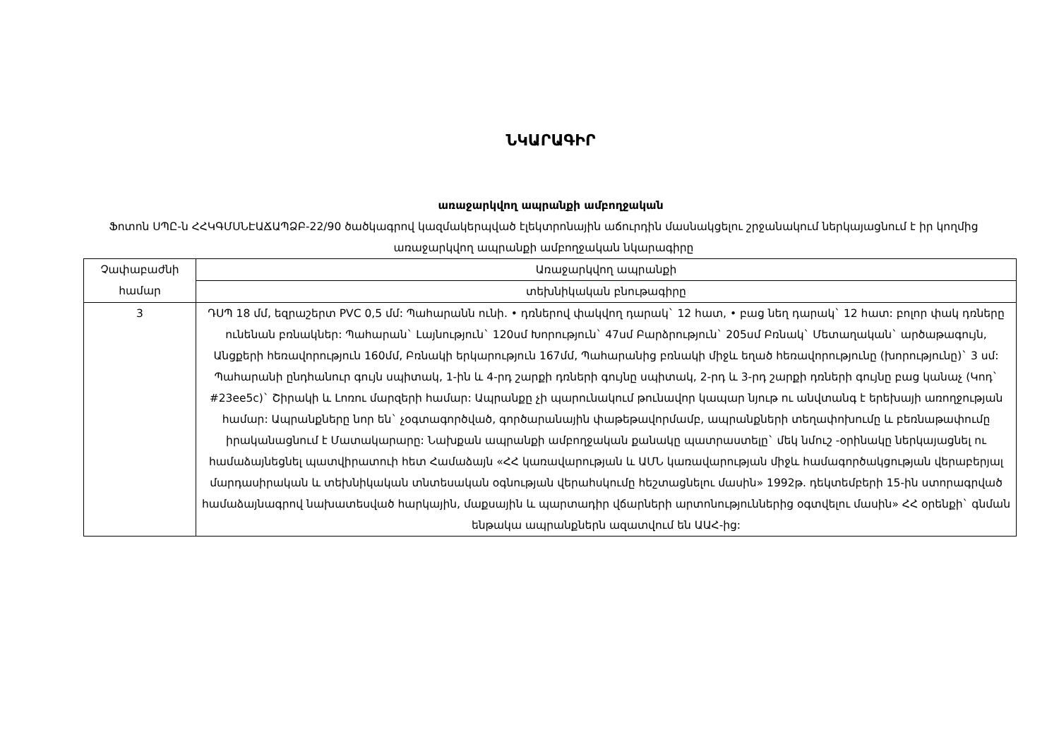ՆԿԱՐԱԳԻՐ
առաջարկվող ապրանքի ամբողջական
Ֆոտոն ՍՊԸ-ն ՀՀԿԳՄՍՆԷԱՃԱՊՁԲ-22/90 ծածկագրով կազմակերպված էլեկտրոնային աճուրդին մասնակցելու շրջանակում ներկայացնում է իր կողմից առաջարկվող ապրանքի ամբողջական նկարագիրը
| Չափաբաժնի համար | Առաջարկվող ապրանքի |
| | տեխնիկական բնութագիրը |
| 3 | ԴՍՊ 18 մմ, եզրաշերտ PVC 0,5 մմ: Պահարանն ունի. • դռներով փակվող դարակ` 12 հատ, • բաց նեղ դարակ` 12 հատ: բոլոր փակ դռները ունենան բռնակներ: Պահարան` Լայնություն` 120սմ Խորություն` 47սմ Բարձրություն` 205սմ Բռնակ` Մետաղական` արծաթագույն, Անցքերի հեռավորություն 160մմ, Բռնակի երկարություն 167մմ, Պահարանից բռնակի միջև եղած հեռավորությունը (խորությունը)` 3 սմ: Պահարանի ընդհանուր գույն սպիտակ, 1-ին և 4-րդ շարքի դռների գույնը սպիտակ, 2-րդ և 3-րդ շարքի դռների գույնը բաց կանաչ (Կոդ` #23ee5c)` Շիրակի և Լոռու մարզերի համար: Ապրանքը չի պարունակում թունավոր կապար նյութ ու անվտանգ է երեխայի առողջության համար: Ապրանքները նոր են` չօգտագործված, գործարանային փաթեթավորմամբ, ապրանքների տեղափոխումը և բեռնաթափումը իրականացնում է Մատակարարը: Նախքան ապրանքի ամբողջական քանակը պատրաստելը` մեկ նմուշ -օրինակը ներկայացնել ու համաձայնեցնել պատվիրատուի հետ Համաձայն «ՀՀ կառավարության և ԱՄՆ կառավարության միջև համագործակցության վերաբերյալ մարդասիրական և տեխնիկական տնտեսական օգնության վերահսկումը հեշտացնելու մասին» 1992թ. դեկտեմբերի 15-ին ստորագրված համաձայնագրով նախատեսված հարկային, մաքսային և պարտադիր վճարների արտոնություններից օգտվելու մասին» ՀՀ օրենքի` գնման ենթակա ապրանքներն ազատվում են ԱԱՀ-ից: |